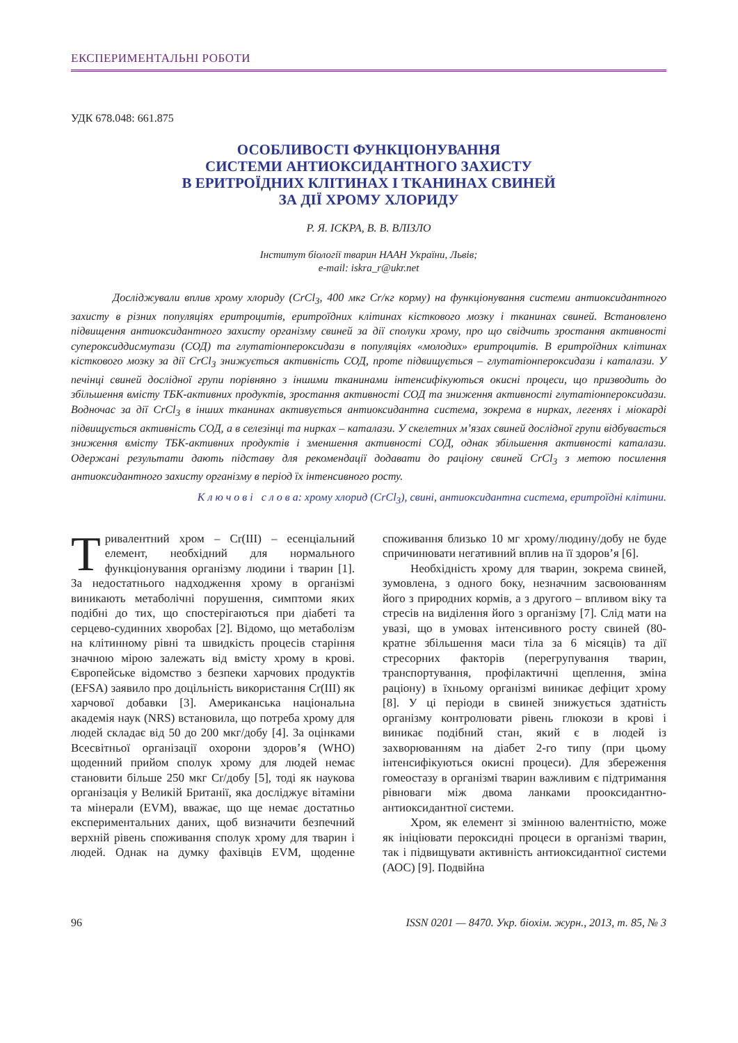ЕКСПЕРИМЕНТАЛЬНІ РОБОТИ
УДК 678.048: 661.875
ОСОБЛИВОСТІ ФУНКЦІОНУВАННЯ
СИСТЕМИ АНТИОКСИДАНТНОГО ЗАХИСТУ
В ЕРИТРОЇДНИХ КЛІТИНАХ І ТКАНИНАХ СВИНЕЙ
ЗА ДІЇ ХРОМУ ХЛОРИДУ
Р. Я. ІСКРА, В. В. ВЛІЗЛО
Інститут біології тварин НААН України, Львів;
e-mail: iskra_r@ukr.net
Досліджували вплив хрому хлориду (CrCl<sub>3</sub>, 400 мкг Cr/кг корму) на функціонування системи антиоксидантного захисту в різних популяціях еритроцитів, еритроїдних клітинах кісткового мозку і тканинах свиней. Встановлено підвищення антиоксидантного захисту організму свиней за дії сполуки хрому, про що свідчить зростання активності супероксиддисмутази (СОД) та глутатіонпероксидази в популяціях «молодих» еритроцитів. В еритроїдних клітинах кісткового мозку за дії CrCl<sub>3</sub> знижується активність СОД, проте підвищується – глутатіонпероксидази і каталази. У печінці свиней дослідної групи порівняно з іншими тканинами інтенсифікуються окисні процеси, що призводить до збільшення вмісту ТБК-активних продуктів, зростання активності СОД та зниження активності глутатіонпероксидази. Водночас за дії CrCl<sub>3</sub> в інших тканинах активується антиоксидантна система, зокрема в нирках, легенях і міокарді підвищується активність СОД, а в селезінці та нирках – каталази. У скелетних м’язах свиней дослідної групи відбувається зниження вмісту ТБК-активних продуктів і зменшення активності СОД, однак збільшення активності каталази. Одержані результати дають підставу для рекомендації додавати до раціону свиней CrCl<sub>3</sub> з метою посилення антиоксидантного захисту організму в період їх інтенсивного росту.
К л ю ч о в і с л о в а: хрому хлорид (CrCl<sub>3</sub>), свині, антиоксидантна система, еритроїдні клітини.
Тривалентний хром – Cr(III) – есенціальний елемент, необхідний для нормального функціонування організму людини і тварин [1]. За недостатнього надходження хрому в організмі виникають метаболічні порушення, симптоми яких подібні до тих, що спостерігаються при діабеті та серцево-судинних хворобах [2]. Відомо, що метаболізм на клітинному рівні та швидкість процесів старіння значною мірою залежать від вмісту хрому в крові. Європейське відомство з безпеки харчових продуктів (EFSA) заявило про доцільність використання Cr(III) як харчової добавки [3]. Американська національна академія наук (NRS) встановила, що потреба хрому для людей складає від 50 до 200 мкг/добу [4]. За оцінками Всесвітньої організації охорони здоров’я (WHO) щоденний прийом сполук хрому для людей немає становити більше 250 мкг Cr/добу [5], тоді як наукова організація у Великій Британії, яка досліджує вітаміни та мінерали (EVM), вважає, що ще немає достатньо експериментальних даних, щоб визначити безпечний верхній рівень споживання сполук хрому для тварин і людей. Однак на думку фахівців EVM, щоденне споживання близько 10 мг хрому/людину/добу не буде спричинювати негативний вплив на її здоров’я [6].
Необхідність хрому для тварин, зокрема свиней, зумовлена, з одного боку, незначним засвоюванням його з природних кормів, а з другого – впливом віку та стресів на виділення його з організму [7]. Слід мати на увазі, що в умовах інтенсивного росту свиней (80-кратне збільшення маси тіла за 6 місяців) та дії стресорних факторів (перегрупування тварин, транспортування, профілактичні щеплення, зміна раціону) в їхньому організмі виникає дефіцит хрому [8]. У ці періоди в свиней знижується здатність організму контролювати рівень глюкози в крові і виникає подібний стан, який є в людей із захворюванням на діабет 2-го типу (при цьому інтенсифікуються окисні процеси). Для збереження гомеостазу в організмі тварин важливим є підтримання рівноваги між двома ланками прооксидантно-антиоксидантної системи.
Хром, як елемент зі змінною валентністю, може як ініціювати пероксидні процеси в організмі тварин, так і підвищувати активність антиоксидантної системи (АОС) [9]. Подвійна
96 ISSN 0201 — 8470. Укр. біохім. журн., 2013, т. 85, № 3